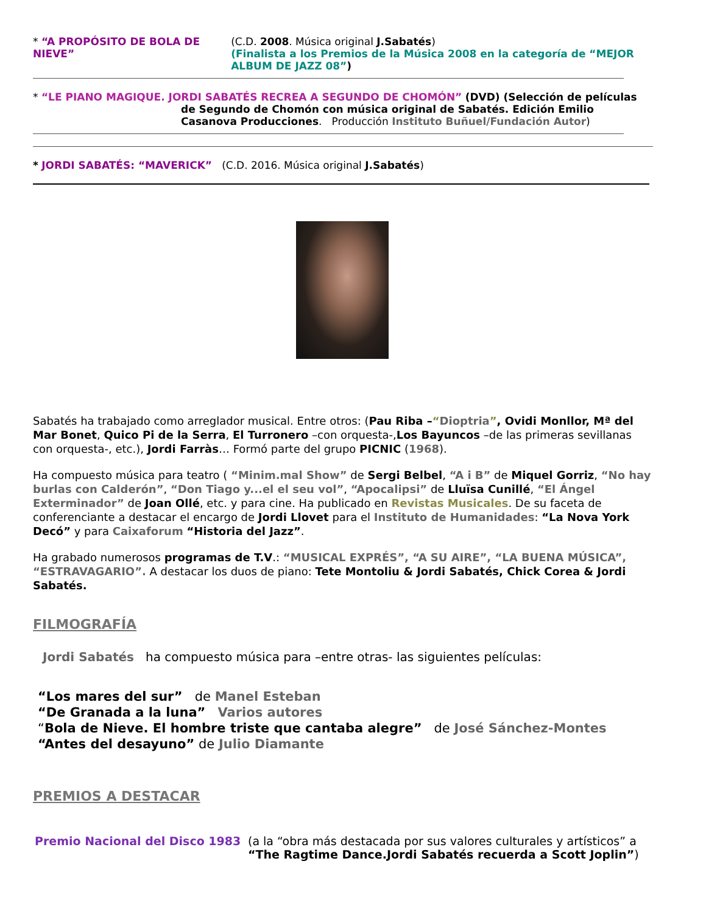* “A PROPÓSITO DE BOLA DE NIEVE” (C.D. 2008. Música original J.Sabatés)
(Finalista a los Premios de la Música 2008 en la categoría de “MEJOR ALBUM DE JAZZ 08”)
* “LE PIANO MAGIQUE. JORDI SABATÉS RECREA A SEGUNDO DE CHOMÓN” (DVD) (Selección de películas
de Segundo de Chomón con música original de Sabatés. Edición Emilio Casanova Producciones. Producción Instituto Buñuel/Fundación Autor)
* JORDI SABATÉS: “MAVERICK” (C.D. 2016. Música original J.Sabatés)
Sabatés ha trabajado como arreglador musical. Entre otros: (Pau Riba –“Dioptria”, Ovidi Monllor, Mª del Mar Bonet, Quico Pi de la Serra, El Turronero –con orquesta-,Los Bayuncos –de las primeras sevillanas con orquesta-, etc.), Jordi Farràs… Formó parte del grupo PICNIC (1968).
Ha compuesto música para teatro ( “Minim.mal Show” de Sergi Belbel, “A i B” de Miquel Gorriz, “No hay burlas con Calderón”, “Don Tiago y...el el seu vol”, “Apocalipsi” de Lluïsa Cunillé, “El Ángel Exterminador” de Joan Ollé, etc. y para cine. Ha publicado en Revistas Musicales. De su faceta de conferenciante a destacar el encargo de Jordi Llovet para el Instituto de Humanidades: “La Nova York Decó” y para Caixaforum “Historia del Jazz”.
Ha grabado numerosos programas de T.V.: “MUSICAL EXPRÉS”, “A SU AIRE”, “LA BUENA MÚSICA”, “ESTRAVAGARIO”. A destacar los duos de piano: Tete Montoliu & Jordi Sabatés, Chick Corea & Jordi Sabatés.
FILMOGRAFÍA
Jordi Sabatés ha compuesto música para –entre otras- las siguientes películas:
“Los mares del sur” de Manel Esteban
“De Granada a la luna” Varios autores
“Bola de Nieve. El hombre triste que cantaba alegre” de José Sánchez-Montes
“Antes del desayuno” de Julio Diamante
PREMIOS A DESTACAR
Premio Nacional del Disco 1983 (a la “obra más destacada por sus valores culturales y artísticos” a
“The Ragtime Dance.Jordi Sabatés recuerda a Scott Joplin”)